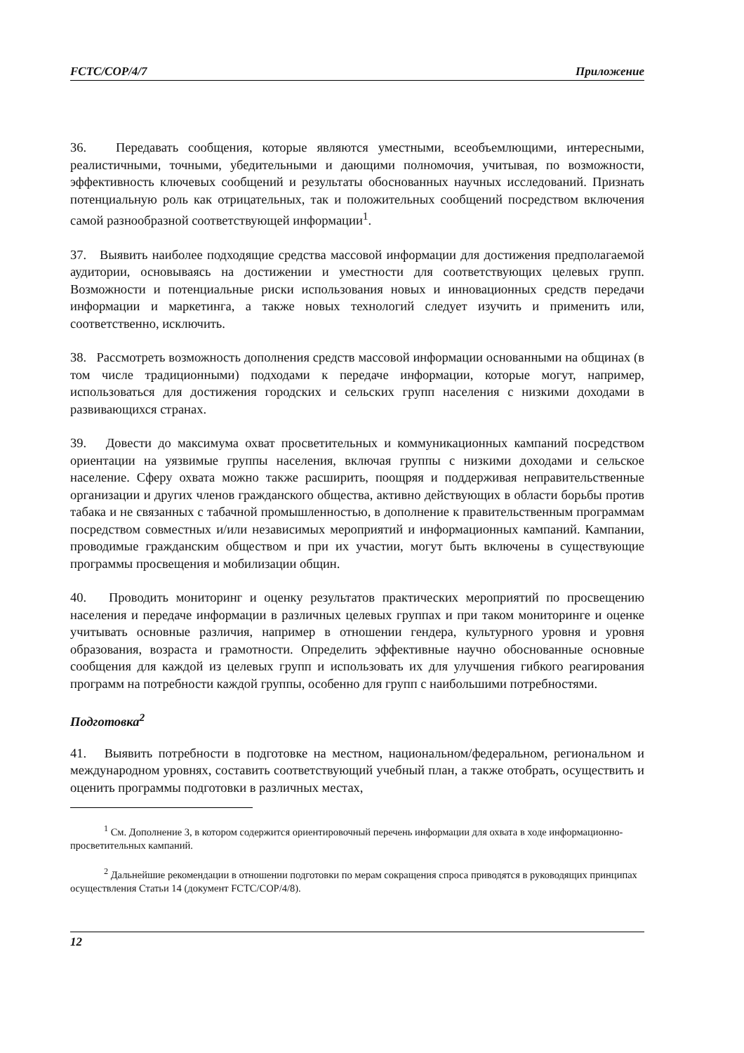FCTC/COP/4/7 Приложение
36. Передавать сообщения, которые являются уместными, всеобъемлющими, интересными, реалистичными, точными, убедительными и дающими полномочия, учитывая, по возможности, эффективность ключевых сообщений и результаты обоснованных научных исследований. Признать потенциальную роль как отрицательных, так и положительных сообщений посредством включения самой разнообразной соответствующей информации<sup>1</sup>.
37. Выявить наиболее подходящие средства массовой информации для достижения предполагаемой аудитории, основываясь на достижении и уместности для соответствующих целевых групп. Возможности и потенциальные риски использования новых и инновационных средств передачи информации и маркетинга, а также новых технологий следует изучить и применить или, соответственно, исключить.
38. Рассмотреть возможность дополнения средств массовой информации основанными на общинах (в том числе традиционными) подходами к передаче информации, которые могут, например, использоваться для достижения городских и сельских групп населения с низкими доходами в развивающихся странах.
39. Довести до максимума охват просветительных и коммуникационных кампаний посредством ориентации на уязвимые группы населения, включая группы с низкими доходами и сельское население. Сферу охвата можно также расширить, поощряя и поддерживая неправительственные организации и других членов гражданского общества, активно действующих в области борьбы против табака и не связанных с табачной промышленностью, в дополнение к правительственным программам посредством совместных и/или независимых мероприятий и информационных кампаний. Кампании, проводимые гражданским обществом и при их участии, могут быть включены в существующие программы просвещения и мобилизации общин.
40. Проводить мониторинг и оценку результатов практических мероприятий по просвещению населения и передаче информации в различных целевых группах и при таком мониторинге и оценке учитывать основные различия, например в отношении гендера, культурного уровня и уровня образования, возраста и грамотности. Определить эффективные научно обоснованные основные сообщения для каждой из целевых групп и использовать их для улучшения гибкого реагирования программ на потребности каждой группы, особенно для групп с наибольшими потребностями.
Подготовка<sup>2</sup>
41. Выявить потребности в подготовке на местном, национальном/федеральном, региональном и международном уровнях, составить соответствующий учебный план, а также отобрать, осуществить и оценить программы подготовки в различных местах,
<sup>1</sup> См. Дополнение 3, в котором содержится ориентировочный перечень информации для охвата в ходе информационно-просветительных кампаний.
<sup>2</sup> Дальнейшие рекомендации в отношении подготовки по мерам сокращения спроса приводятся в руководящих принципах осуществления Статьи 14 (документ FCTC/COP/4/8).
12